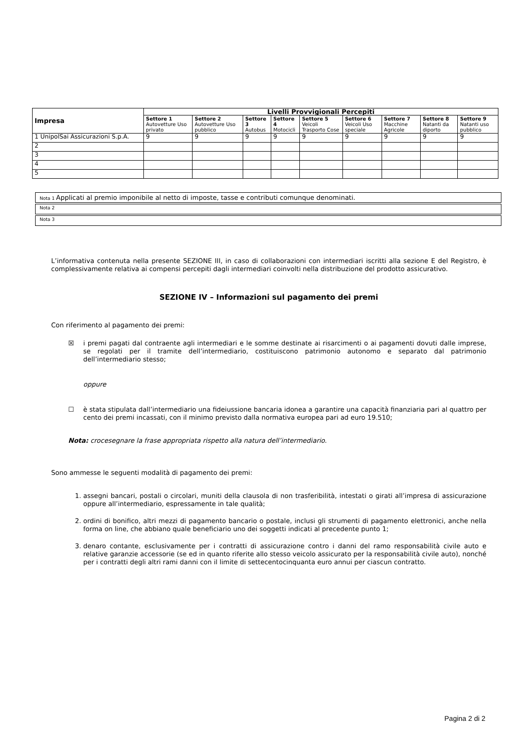| Impresa | Livelli Provvigionali Percepiti | | | | | | | | |
| --- | --- | --- | --- | --- | --- | --- | --- | --- | --- |
| | Settore 1 Autovetture Uso privato | Settore 2 Autovetture Uso pubblico | Settore 3 Autobus | Settore 4 Motocicli | Settore 5 Veicoli Trasporto Cose | Settore 6 Veicoli Uso speciale | Settore 7 Macchine Agricole | Settore 8 Natanti da diporto | Settore 9 Natanti uso pubblico |
| 1 UnipolSai Assicurazioni S.p.A. | 9 | 9 | 9 | 9 | 9 | 9 | 9 | 9 | 9 |
| 2 | | | | | | | | | |
| 3 | | | | | | | | | |
| 4 | | | | | | | | | |
| 5 | | | | | | | | | |
Nota 1 Applicati al premio imponibile al netto di imposte, tasse e contributi comunque denominati.
Nota 2
Nota 3
L’informativa contenuta nella presente SEZIONE III, in caso di collaborazioni con intermediari iscritti alla sezione E del Registro, è complessivamente relativa ai compensi percepiti dagli intermediari coinvolti nella distribuzione del prodotto assicurativo.
SEZIONE IV – Informazioni sul pagamento dei premi
Con riferimento al pagamento dei premi:
☒ i premi pagati dal contraente agli intermediari e le somme destinate ai risarcimenti o ai pagamenti dovuti dalle imprese, se regolati per il tramite dell’intermediario, costituiscono patrimonio autonomo e separato dal patrimonio dell’intermediario stesso;
oppure
☐ è stata stipulata dall’intermediario una fideiussione bancaria idonea a garantire una capacità finanziaria pari al quattro per cento dei premi incassati, con il minimo previsto dalla normativa europea pari ad euro 19.510;
Nota: crocesegnare la frase appropriata rispetto alla natura dell’intermediario.
Sono ammesse le seguenti modalità di pagamento dei premi:
1. assegni bancari, postali o circolari, muniti della clausola di non trasferibilità, intestati o girati all’impresa di assicurazione oppure all’intermediario, espressamente in tale qualità;
2. ordini di bonifico, altri mezzi di pagamento bancario o postale, inclusi gli strumenti di pagamento elettronici, anche nella forma on line, che abbiano quale beneficiario uno dei soggetti indicati al precedente punto 1;
3. denaro contante, esclusivamente per i contratti di assicurazione contro i danni del ramo responsabilità civile auto e relative garanzie accessorie (se ed in quanto riferite allo stesso veicolo assicurato per la responsabilità civile auto), nonché per i contratti degli altri rami danni con il limite di settecentocinquanta euro annui per ciascun contratto.
Pagina 2 di 2